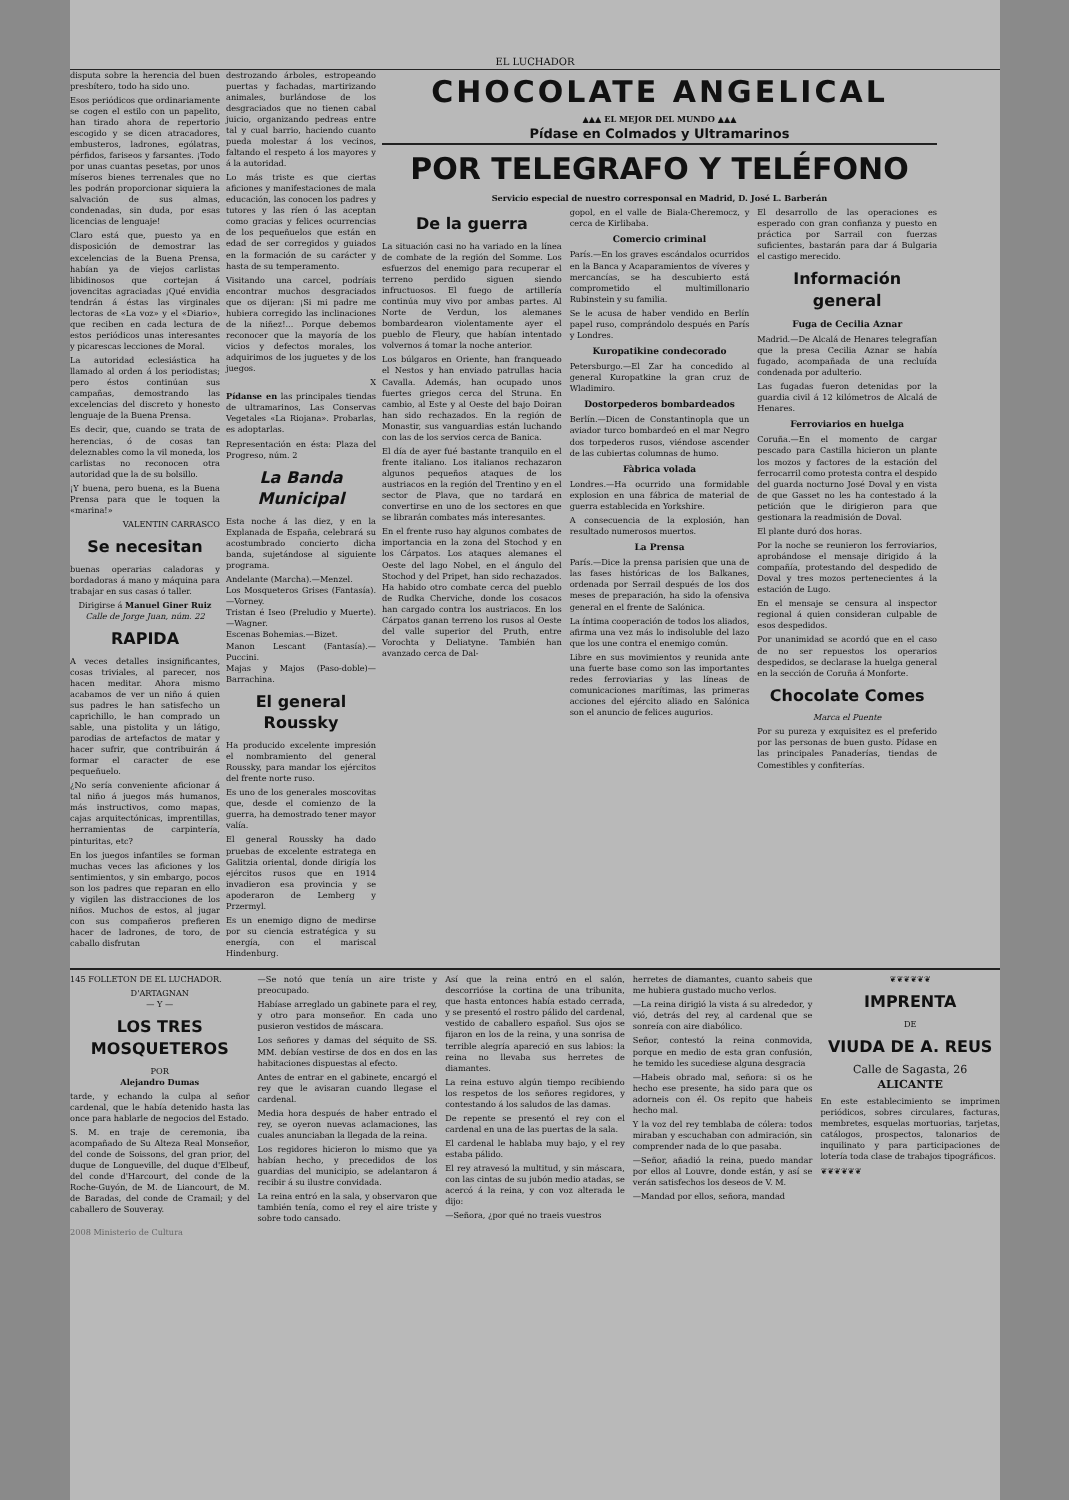EL LUCHADOR
disputa sobre la herencia del buen presbítero, todo ha sido uno.
Esos periódicos que ordinariamente se cogen el estilo con un papelito, han tirado ahora de repertorio escogido y se dicen atracadores, embusteros, ladrones, ególatras, pérfidos, fariseos y farsantes. ¡Todo por unas cuantas pesetas, por unos míseros bienes terrenales que no les podrán proporcionar siquiera la salvación de sus almas, condenadas, sin duda, por esas licencias de lenguaje!
Claro está que, puesto ya en disposición de demostrar las excelencias de la Buena Prensa, habían ya de viejos carlistas libidinosos que cortejan á jovencitas agraciadas ¡Qué envidia tendrán á éstas las virginales lectoras de «La voz» y el «Diario», que reciben en cada lectura de estos periódicos unas interesantes y picarescas lecciones de Moral.
La autoridad eclesiástica ha llamado al orden á los periodistas; pero éstos continúan sus campañas, demostrando las excelencias del discreto y honesto lenguaje de la Buena Prensa.
Es decir, que, cuando se trata de herencias, ó de cosas tan deleznables como la vil moneda, los carlistas no reconocen otra autoridad que la de su bolsillo.
¡Y buena, pero buena, es la Buena Prensa para que le toquen la «marina!»
VALENTIN CARRASCO
Se necesitan
buenas operarias caladoras y bordadoras á mano y máquina para trabajar en sus casas ó taller.
Dirigirse á Manuel Giner Ruiz
Calle de Jorge Juan, núm. 22
RAPIDA
A veces detalles insignificantes, cosas triviales, al parecer, nos hacen meditar. Ahora mismo acabamos de ver un niño á quien sus padres le han satisfecho un caprichillo, le han comprado un sable, una pistolita y un látigo, parodias de artefactos de matar y hacer sufrir, que contribuirán á formar el caracter de ese pequeñuelo.
¿No sería conveniente aficionar á tal niño á juegos más humanos, más instructivos, como mapas, cajas arquitectónicas, imprentillas, herramientas de carpintería, pinturitas, etc?
En los juegos infantiles se forman muchas veces las aficiones y los sentimientos, y sin embargo, pocos son los padres que reparan en ello y vigilen las distracciones de los niños. Muchos de estos, al jugar con sus compañeros prefieren hacer de ladrones, de toro, de caballo disfrutan
destrozando árboles, estropeando puertas y fachadas, martirizando animales, burlándose de los desgraciados que no tienen cabal juicio, organizando pedreas entre tal y cual barrio, haciendo cuanto pueda molestar á los vecinos, faltando el respeto á los mayores y á la autoridad.
Lo más triste es que ciertas aficiones y manifestaciones de mala educación, las conocen los padres y tutores y las ríen ó las aceptan como gracias y felices ocurrencias de los pequeñuelos que están en edad de ser corregidos y guiados en la formación de su carácter y hasta de su temperamento.
Visitando una carcel, podríais encontrar muchos desgraciados que os dijeran: ¡Si mi padre me hubiera corregido las inclinaciones de la niñez!... Porque debemos reconocer que la mayoría de los vicios y defectos morales, los adquirimos de los juguetes y de los juegos.
X
Pídanse en las principales tiendas de ultramarinos, Las Conservas Vegetales «La Riojana». Probarlas, es adoptarlas.
Representación en ésta: Plaza del Progreso, núm. 2
La Banda Municipal
Esta noche á las diez, y en la Explanada de España, celebrará su acostumbrado concierto dicha banda, sujetándose al siguiente programa.
Andelante (Marcha).—Menzel.
Los Mosqueteros Grises (Fantasía).—Vorney.
Tristan é Iseo (Preludio y Muerte).—Wagner.
Escenas Bohemias.—Bizet.
Manon Lescant (Fantasía).—Puccini.
Majas y Majos (Paso-doble)—Barrachina.
El general Roussky
Ha producido excelente impresión el nombramiento del general Roussky, para mandar los ejércitos del frente norte ruso.
Es uno de los generales moscovitas que, desde el comienzo de la guerra, ha demostrado tener mayor valía.
El general Roussky ha dado pruebas de excelente estratega en Galitzia oriental, donde dirigía los ejércitos rusos que en 1914 invadieron esa provincia y se apoderaron de Lemberg y Przermyl.
Es un enemigo digno de medirse por su ciencia estratégica y su energía, con el mariscal Hindenburg.
CHOCOLATE ANGELICAL
▲▲▲ EL MEJOR DEL MUNDO ▲▲▲
Pídase en Colmados y Ultramarinos
POR TELEGRAFO Y TELÉFONO
Servicio especial de nuestro corresponsal en Madrid, D. José L. Barberán
De la guerra
La situación casi no ha variado en la línea de combate de la región del Somme. Los esfuerzos del enemigo para recuperar el terreno perdido siguen siendo infructuosos. El fuego de artillería continúa muy vivo por ambas partes. Al Norte de Verdun, los alemanes bombardearon violentamente ayer el pueblo de Fleury, que habían intentado volvernos á tomar la noche anterior.
Los búlgaros en Oriente, han franqueado el Nestos y han enviado patrullas hacia Cavalla. Además, han ocupado unos fuertes griegos cerca del Struna. En cambio, al Este y al Oeste del bajo Doiran han sido rechazados. En la región de Monastir, sus vanguardias están luchando con las de los servios cerca de Banica.
El día de ayer fué bastante tranquilo en el frente italiano. Los italianos rechazaron algunos pequeños ataques de los austriacos en la región del Trentino y en el sector de Plava, que no tardará en convertirse en uno de los sectores en que se librarán combates más interesantes.
En el frente ruso hay algunos combates de importancia en la zona del Stochod y en los Cárpatos. Los ataques alemanes el Oeste del lago Nobel, en el ángulo del Stochod y del Pripet, han sido rechazados. Ha habido otro combate cerca del pueblo de Rudka Cherviche, donde los cosacos han cargado contra los austriacos. En los Cárpatos ganan terreno los rusos al Oeste del valle superior del Pruth, entre Vorochta y Deliatyne. También han avanzado cerca de Dal-
gopol, en el valle de Biala-Cheremocz, y cerca de Kirlibaba.
Comercio criminal
París.—En los graves escándalos ocurridos en la Banca y Acaparamientos de víveres y mercancías, se ha descubierto está comprometido el multimillonario Rubinstein y su familia.
Se le acusa de haber vendido en Berlín papel ruso, comprándolo después en París y Londres.
Kuropatikine condecorado
Petersburgo.—El Zar ha concedido al general Kuropatkine la gran cruz de Wladimiro.
Dostorpederos bombardeados
Berlín.—Dicen de Constantinopla que un aviador turco bombardeó en el mar Negro dos torpederos rusos, viéndose ascender de las cubiertas columnas de humo.
Fàbrica volada
Londres.—Ha ocurrido una formidable explosion en una fábrica de material de guerra establecida en Yorkshire.
A consecuencia de la explosión, han resultado numerosos muertos.
La Prensa
París.—Dice la prensa parisien que una de las fases históricas de los Balkanes, ordenada por Serrail después de los dos meses de preparación, ha sido la ofensiva general en el frente de Salónica.
La íntima cooperación de todos los aliados, afirma una vez más lo indisoluble del lazo que los une contra el enemigo común.
Libre en sus movimientos y reunida ante una fuerte base como son las importantes redes ferroviarias y las líneas de comunicaciones marítimas, las primeras acciones del ejército aliado en Salónica son el anuncio de felices augurios.
El desarrollo de las operaciones es esperado con gran confianza y puesto en práctica por Sarrail con fuerzas suficientes, bastarán para dar á Bulgaria el castigo merecido.
Información general
Fuga de Cecilia Aznar
Madrid.—De Alcalá de Henares telegrafían que la presa Cecilia Aznar se había fugado, acompañada de una recluída condenada por adulterio.
Las fugadas fueron detenidas por la guardia civil á 12 kilómetros de Alcalá de Henares.
Ferroviarios en huelga
Coruña.—En el momento de cargar pescado para Castilla hicieron un plante los mozos y factores de la estación del ferrocarril como protesta contra el despido del guarda nocturno José Doval y en vista de que Gasset no les ha contestado á la petición que le dirigieron para que gestionara la readmisión de Doval.
El plante duró dos horas.
Por la noche se reunieron los ferroviarios, aprobándose el mensaje dirigido á la compañía, protestando del despedido de Doval y tres mozos pertenecientes á la estación de Lugo.
En el mensaje se censura al inspector regional á quien consideran culpable de esos despedidos.
Por unanimidad se acordó que en el caso de no ser repuestos los operarios despedidos, se declarase la huelga general en la sección de Coruña á Monforte.
Chocolate Comes
Marca el Puente
Por su pureza y exquisitez es el preferido por las personas de buen gusto. Pídase en las principales Panaderías, tiendas de Comestibles y confiterías.
145 FOLLETON DE EL LUCHADOR.
D'ARTAGNAN
— Y —
LOS TRES MOSQUETEROS
POR
Alejandro Dumas
tarde, y echando la culpa al señor cardenal, que le había detenido hasta las once para hablarle de negocios del Estado.
S. M. en traje de ceremonia, iba acompañado de Su Alteza Real Monseñor, del conde de Soissons, del gran prior, del duque de Longueville, del duque d'Elbeuf, del conde d'Harcourt, del conde de la Roche-Guyón, de M. de Liancourt, de M. de Baradas, del conde de Cramail; y del caballero de Souveray.
—Se notó que tenía un aire triste y preocupado.
Habíase arreglado un gabinete para el rey, y otro para monseñor. En cada uno pusieron vestidos de máscara.
Los señores y damas del séquito de SS. MM. debían vestirse de dos en dos en las habitaciones dispuestas al efecto.
Antes de entrar en el gabinete, encargó el rey que le avisaran cuando llegase el cardenal.
Media hora después de haber entrado el rey, se oyeron nuevas aclamaciones, las cuales anunciaban la llegada de la reina.
Los regidores hicieron lo mismo que ya habían hecho, y precedidos de los guardias del municipio, se adelantaron á recibir á su ilustre convidada.
La reina entró en la sala, y observaron que también tenía, como el rey el aire triste y sobre todo cansado.
Así que la reina entró en el salón, descorrióse la cortina de una tribunita, que hasta entonces había estado cerrada, y se presentó el rostro pálido del cardenal, vestido de caballero español. Sus ojos se fijaron en los de la reina, y una sonrisa de terrible alegría apareció en sus labios: la reina no llevaba sus herretes de diamantes.
La reina estuvo algún tiempo recibiendo los respetos de los señores regidores, y contestando á los saludos de las damas.
De repente se presentó el rey con el cardenal en una de las puertas de la sala.
El cardenal le hablaba muy bajo, y el rey estaba pálido.
El rey atravesó la multitud, y sin máscara, con las cintas de su jubón medio atadas, se acercó á la reina, y con voz alterada le dijo:
—Señora, ¿por qué no traeis vuestros
herretes de diamantes, cuanto sabeis que me hubiera gustado mucho verlos.
—La reina dirigió la vista á su alrededor, y vió, detrás del rey, al cardenal que se sonreía con aire diabólico.
Señor, contestó la reina conmovida, porque en medio de esta gran confusión, he temido les sucediese alguna desgracia
—Habeis obrado mal, señora: si os he hecho ese presente, ha sido para que os adorneis con él. Os repito que habeis hecho mal.
Y la voz del rey temblaba de cólera: todos miraban y escuchaban con admiración, sin comprender nada de lo que pasaba.
—Señor, añadió la reina, puedo mandar por ellos al Louvre, donde están, y así se verán satisfechos los deseos de V. M.
—Mandad por ellos, señora, mandad
❦❦❦❦❦❦
IMPRENTA
DE
VIUDA DE A. REUS
Calle de Sagasta, 26
ALICANTE
En este establecimiento se imprimen periódicos, sobres circulares, facturas, membretes, esquelas mortuorias, tarjetas, catálogos, prospectos, talonarios de inquilinato y para participaciones de lotería toda clase de trabajos tipográficos.
❦❦❦❦❦❦
2008 Ministerio de Cultura